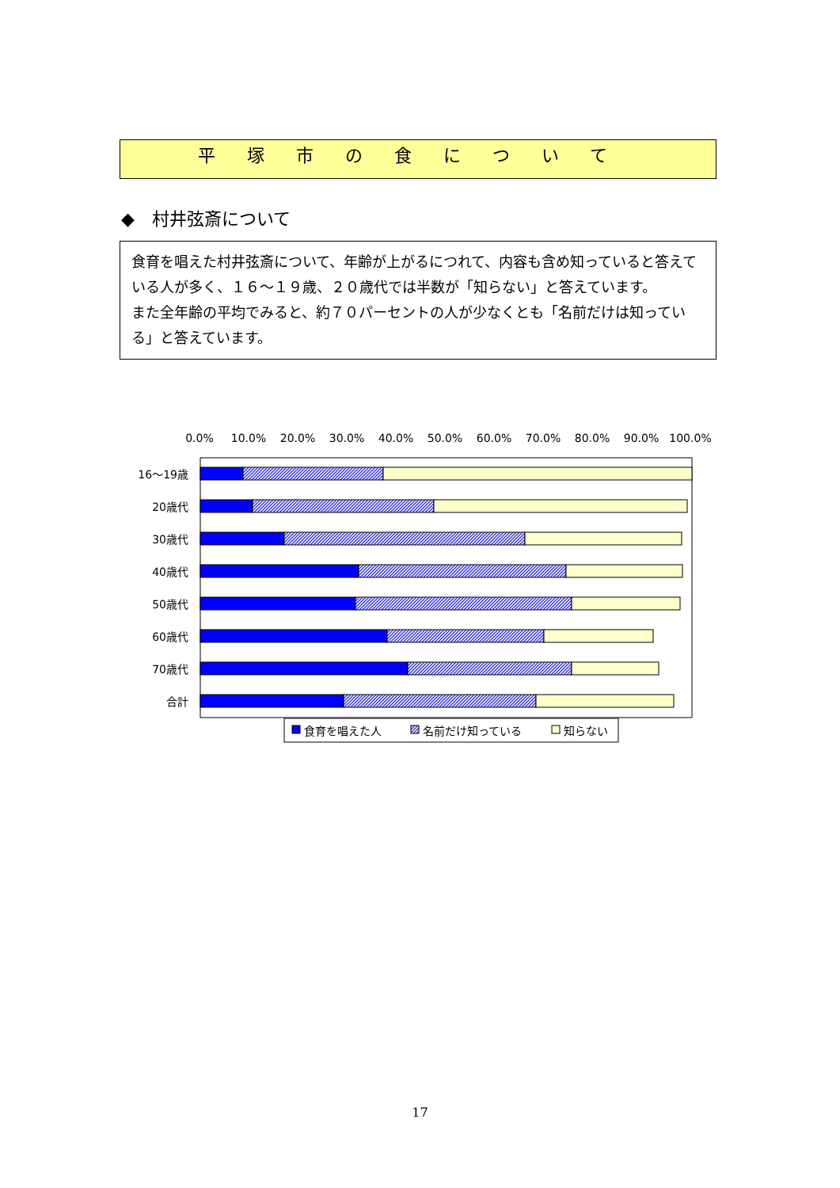平塚市の食について
◆　村井弦斎について
食育を唱えた村井弦斎について、年齢が上がるにつれて、内容も含め知っていると答えている人が多く、１６～１９歳、２０歳代では半数が「知らない」と答えています。
また全年齢の平均でみると、約７０パーセントの人が少なくとも「名前だけは知っている」と答えています。
0.0%
10.0%
20.0%
30.0%
40.0%
50.0%
60.0%
70.0%
80.0%
90.0%
100.0%
16～19歳
20歳代
30歳代
40歳代
50歳代
60歳代
70歳代
合計
食育を唱えた人
名前だけ知っている
知らない
17